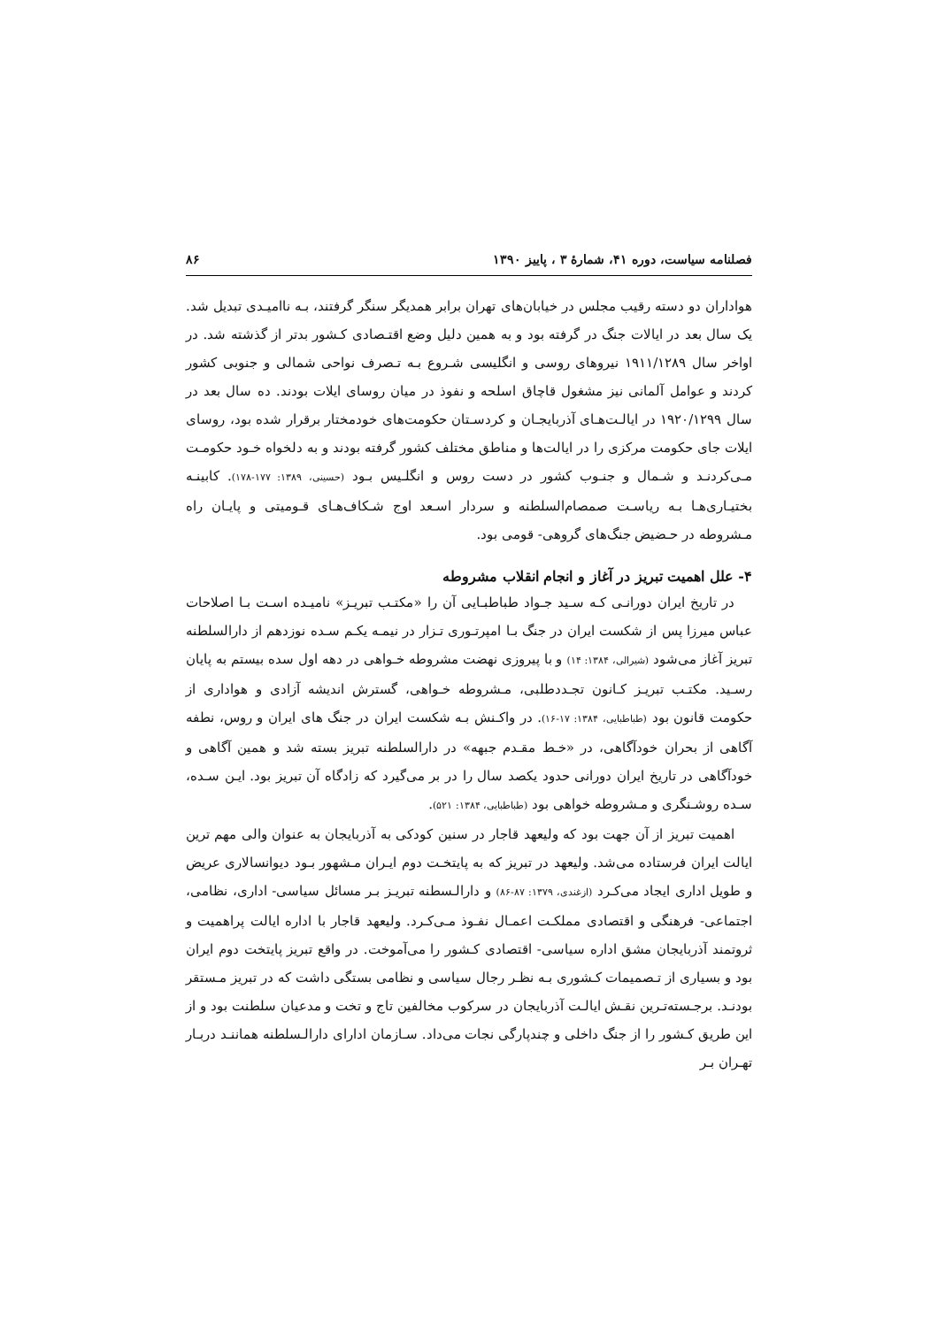فصلنامه سیاست، دوره ۴۱، شمارهٔ ۳ ، پاییز ۱۳۹۰ ۸۶
هواداران دو دسته رقیب مجلس در خیابان‌های تهران برابر همدیگر سنگر گرفتند، بـه ناامیـدی تبدیل شد. یک سال بعد در ایالات جنگ در گرفته بود و به همین دلیل وضع اقتـصادی کـشور بدتر از گذشته شد. در اواخر سال ۱۹۱۱/۱۲۸۹ نیروهای روسی و انگلیسی شـروع بـه تـصرف نواحی شمالی و جنوبی کشور کردند و عوامل آلمانی نیز مشغول قاچاق اسلحه و نفوذ در میان روسای ایلات بودند. ده سال بعد در سال ۱۹۲۰/۱۲۹۹ در ایالـت‌هـای آذربایجـان و کردسـتان حکومت‌های خودمختار برقرار شده بود، روسای ایلات جای حکومت مرکزی را در ایالت‌ها و مناطق مختلف کشور گرفته بودند و به دلخواه خـود حکومـت مـی‌کردنـد و شـمال و جنـوب کشور در دست روس و انگلـیس بـود (حسینی، ۱۳۸۹: ۱۷۷-۱۷۸). کابینـه بختیـاری‌هـا بـه ریاسـت صمصام‌السلطنه و سردار اسـعد اوج شـکاف‌هـای قـومیتی و پایـان راه مـشروطه در حـضیض جنگ‌های گروهی- قومی بود.
۴- علل اهمیت تبریز در آغاز و انجام انقلاب مشروطه
در تاریخ ایران دورانـی کـه سـید جـواد طباطبـایی آن را «مکتـب تبریـز» نامیـده اسـت بـا اصلاحات عباس میرزا پس از شکست ایران در جنگ بـا امپرتـوری تـزار در نیمـه یکـم سـده نوزدهم از دارالسلطنه تبریز آغاز می‌شود (شیرالی، ۱۳۸۴: ۱۴) و با پیروزی نهضت مشروطه خـواهی در دهه اول سده بیستم به پایان رسـید. مکتـب تبریـز کـانون تجـددطلبی، مـشروطه خـواهی، گسترش اندیشه آزادی و هواداری از حکومت قانون بود (طباطبایی، ۱۳۸۴: ۱۷-۱۶). در واکـنش بـه شکست ایران در جنگ های ایران و روس، نطفه آگاهی از بحران خودآگاهی، در «خـط مقـدم جبهه» در دارالسلطنه تبریز بسته شد و همین آگاهی و خودآگاهی در تاریخ ایران دورانی حدود یکصد سال را در بر می‌گیرد که زادگاه آن تبریز بود. ایـن سـده، سـده روشـنگری و مـشروطه خواهی بود (طباطبایی، ۱۳۸۴: ۵۲۱).
اهمیت تبریز از آن جهت بود که ولیعهد قاجار در سنین کودکی به آذربایجان به عنوان والی مهم ترین ایالت ایران فرستاده می‌شد. ولیعهد در تبریز که به پایتخـت دوم ایـران مـشهور بـود دیوانسالاری عریض و طویل اداری ایجاد می‌کـرد (ازغندی، ۱۳۷۹: ۸۷-۸۶) و دارالـسطنه تبریـز بـر مسائل سیاسی- اداری، نظامی، اجتماعی- فرهنگی و اقتصادی مملکـت اعمـال نفـوذ مـی‌کـرد. ولیعهد قاجار با اداره ایالت پراهمیت و ثروتمند آذربایجان مشق اداره سیاسی- اقتصادی کـشور را می‌آموخت. در واقع تبریز پایتخت دوم ایران بود و بسیاری از تـصمیمات کـشوری بـه نظـر رجال سیاسی و نظامی بستگی داشت که در تبریز مـستقر بودنـد. برجـسته‌تـرین نقـش ایالـت آذربایجان در سرکوب مخالفین تاج و تخت و مدعیان سلطنت بود و از این طریق کـشور را از جنگ داخلی و چندپارگی نجات می‌داد. سـازمان ادارای دارالـسلطنه هماننـد دربـار تهـران بـر